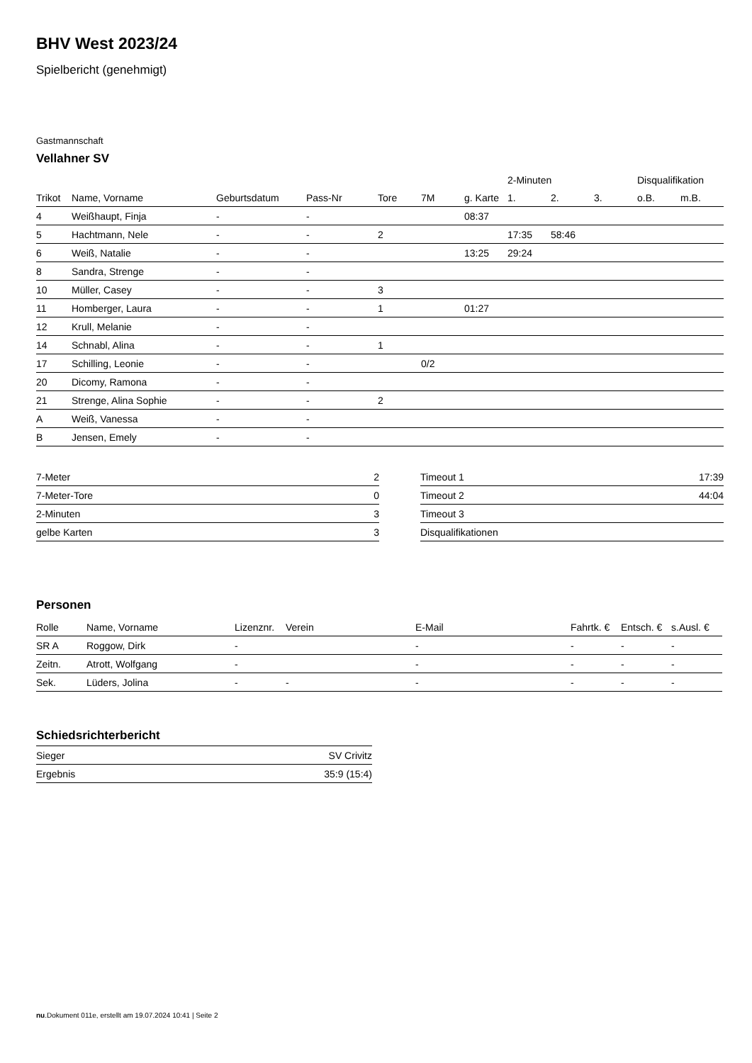BHV West 2023/24
Spielbericht (genehmigt)
Gastmannschaft
Vellahner SV
| | | | | | | | 2-Minuten | | | Disqualifikation | |
| --- | --- | --- | --- | --- | --- | --- | --- | --- | --- | --- | --- |
| Trikot | Name, Vorname | Geburtsdatum | Pass-Nr | Tore | 7M | g. Karte | 1. | 2. | 3. | o.B. | m.B. |
| 4 | Weißhaupt, Finja | - | - | | | 08:37 | | | | | |
| 5 | Hachtmann, Nele | - | - | 2 | | | 17:35 | 58:46 | | | |
| 6 | Weiß, Natalie | - | - | | | 13:25 | 29:24 | | | | |
| 8 | Sandra, Strenge | - | - | | | | | | | | |
| 10 | Müller, Casey | - | - | 3 | | | | | | | |
| 11 | Homberger, Laura | - | - | 1 | | 01:27 | | | | | |
| 12 | Krull, Melanie | - | - | | | | | | | | |
| 14 | Schnabl, Alina | - | - | 1 | | | | | | | |
| 17 | Schilling, Leonie | - | - | | 0/2 | | | | | | |
| 20 | Dicomy, Ramona | - | - | | | | | | | | |
| 21 | Strenge, Alina Sophie | - | - | 2 | | | | | | | |
| A | Weiß, Vanessa | - | - | | | | | | | | |
| B | Jensen, Emely | - | - | | | | | | | | |
| 7-Meter | 2 |
| 7-Meter-Tore | 0 |
| 2-Minuten | 3 |
| gelbe Karten | 3 |
| Timeout 1 | 17:39 |
| Timeout 2 | 44:04 |
| Timeout 3 | |
| Disqualifikationen | |
Personen
| Rolle | Name, Vorname | Lizenznr. | Verein | E-Mail | Fahrtk. € | Entsch. € | s.Ausl. € |
| --- | --- | --- | --- | --- | --- | --- | --- |
| SR A | Roggow, Dirk | - | | - | - | - | - |
| Zeitn. | Atrott, Wolfgang | - | | - | - | - | - |
| Sek. | Lüders, Jolina | - | - | - | - | - | - |
Schiedsrichterbericht
| Sieger | SV Crivitz |
| Ergebnis | 35:9 (15:4) |
nu.Dokument 011e, erstellt am 19.07.2024 10:41 | Seite 2